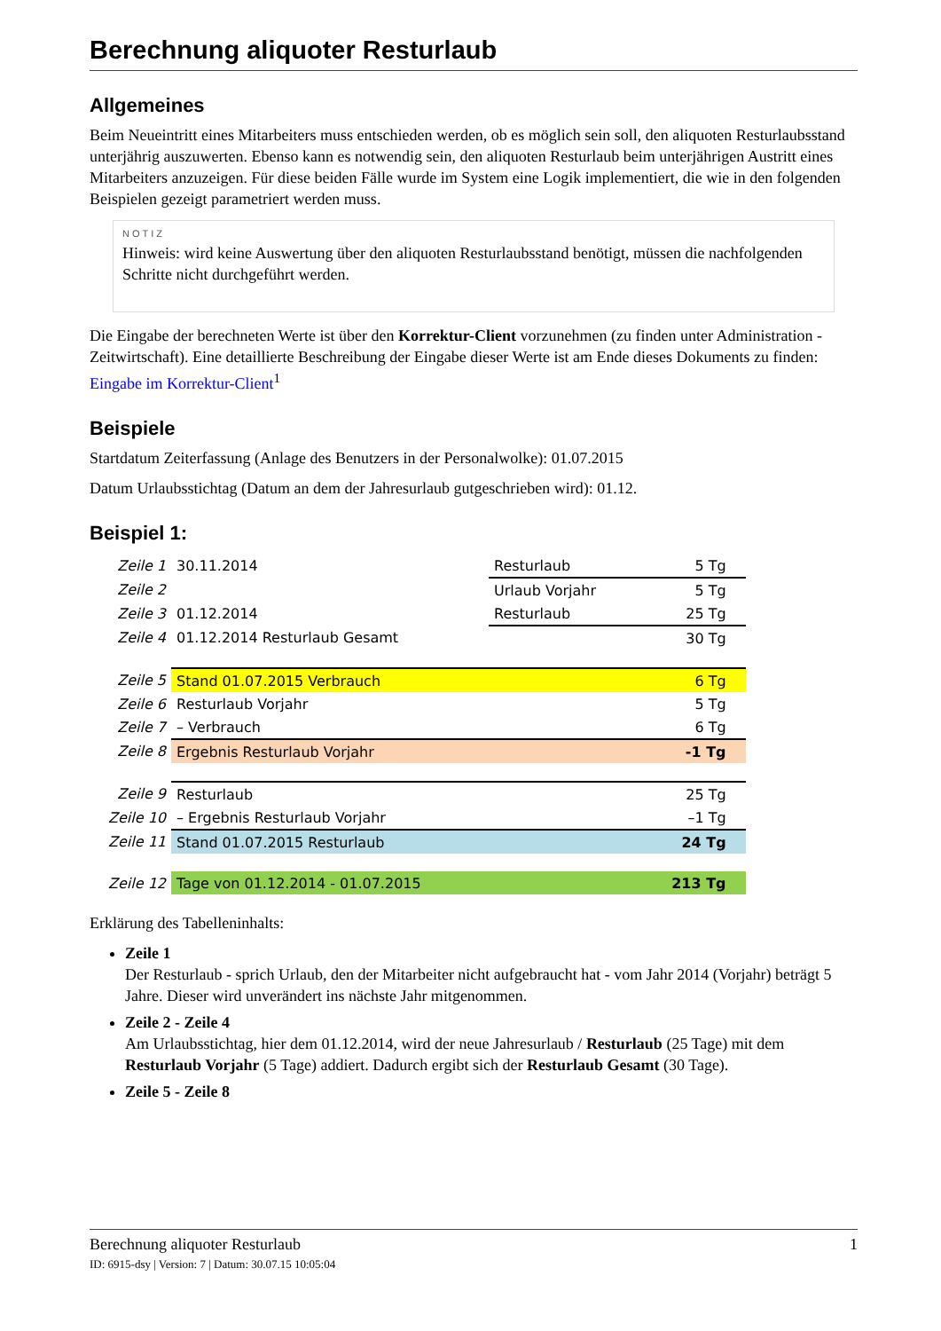Berechnung aliquoter Resturlaub
Allgemeines
Beim Neueintritt eines Mitarbeiters muss entschieden werden, ob es möglich sein soll, den aliquoten Resturlaubsstand unterjährig auszuwerten. Ebenso kann es notwendig sein, den aliquoten Resturlaub beim unterjährigen Austritt eines Mitarbeiters anzuzeigen. Für diese beiden Fälle wurde im System eine Logik implementiert, die wie in den folgenden Beispielen gezeigt parametriert werden muss.
NOTIZ
Hinweis: wird keine Auswertung über den aliquoten Resturlaubsstand benötigt, müssen die nachfolgenden Schritte nicht durchgeführt werden.
Die Eingabe der berechneten Werte ist über den Korrektur-Client vorzunehmen (zu finden unter Administration - Zeitwirtschaft). Eine detaillierte Beschreibung der Eingabe dieser Werte ist am Ende dieses Dokuments zu finden: Eingabe im Korrektur-Client<sup>1</sup>
Beispiele
Startdatum Zeiterfassung (Anlage des Benutzers in der Personalwolke): 01.07.2015
Datum Urlaubsstichtag (Datum an dem der Jahresurlaub gutgeschrieben wird): 01.12.
Beispiel 1:
| Zeile 1 | 30.11.2014 | Resturlaub | 5 Tg | |
| Zeile 2 | | Urlaub Vorjahr | 5 Tg | |
| Zeile 3 | 01.12.2014 | Resturlaub | 25 Tg | |
| Zeile 4 | 01.12.2014 Resturlaub Gesamt | | 30 Tg | |
| Zeile 5 | Stand 01.07.2015 Verbrauch | | 6 Tg | |
| Zeile 6 | Resturlaub Vorjahr | | 5 Tg | |
| Zeile 7 | – Verbrauch | | 6 Tg | |
| Zeile 8 | Ergebnis Resturlaub Vorjahr | | -1 Tg | |
| Zeile 9 | Resturlaub | | 25 Tg | |
| Zeile 10 | – Ergebnis Resturlaub Vorjahr | | –1 Tg | |
| Zeile 11 | Stand 01.07.2015 Resturlaub | | 24 Tg | |
| Zeile 12 | Tage von 01.12.2014 - 01.07.2015 | | 213 Tg | |
Erklärung des Tabelleninhalts:
Zeile 1
Der Resturlaub - sprich Urlaub, den der Mitarbeiter nicht aufgebraucht hat - vom Jahr 2014 (Vorjahr) beträgt 5 Jahre. Dieser wird unverändert ins nächste Jahr mitgenommen.
Zeile 2 - Zeile 4
Am Urlaubsstichtag, hier dem 01.12.2014, wird der neue Jahresurlaub / Resturlaub (25 Tage) mit dem Resturlaub Vorjahr (5 Tage) addiert. Dadurch ergibt sich der Resturlaub Gesamt (30 Tage).
Zeile 5 - Zeile 8
1 Berechnung aliquoter Resturlaub
ID: 6915-dsy | Version: 7 | Datum: 30.07.15 10:05:04